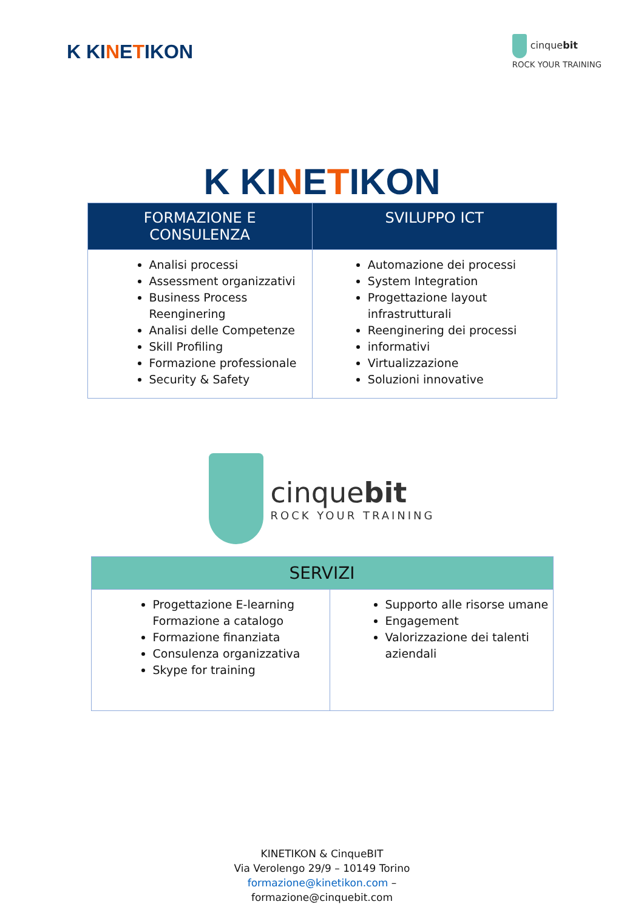K KINETIKON
cinquebit
ROCK YOUR TRAINING
K KINETIKON
| FORMAZIONE E CONSULENZA | SVILUPPO ICT |
| --- | --- |
| Analisi processi Assessment organizzativi Business Process Reenginering Analisi delle Competenze Skill Profiling Formazione professionale Security & Safety | Automazione dei processi System Integration Progettazione layout infrastrutturali Reenginering dei processi informativi Virtualizzazione Soluzioni innovative |
cinquebit
ROCK YOUR TRAINING
| SERVIZI | |
| --- | --- |
| Progettazione E-learning Formazione a catalogo Formazione finanziata Consulenza organizzativa Skype for training | Supporto alle risorse umane Engagement Valorizzazione dei talenti aziendali |
KINETIKON & CinqueBIT
Via Verolengo 29/9 – 10149 Torino
formazione@kinetikon.com –
formazione@cinquebit.com